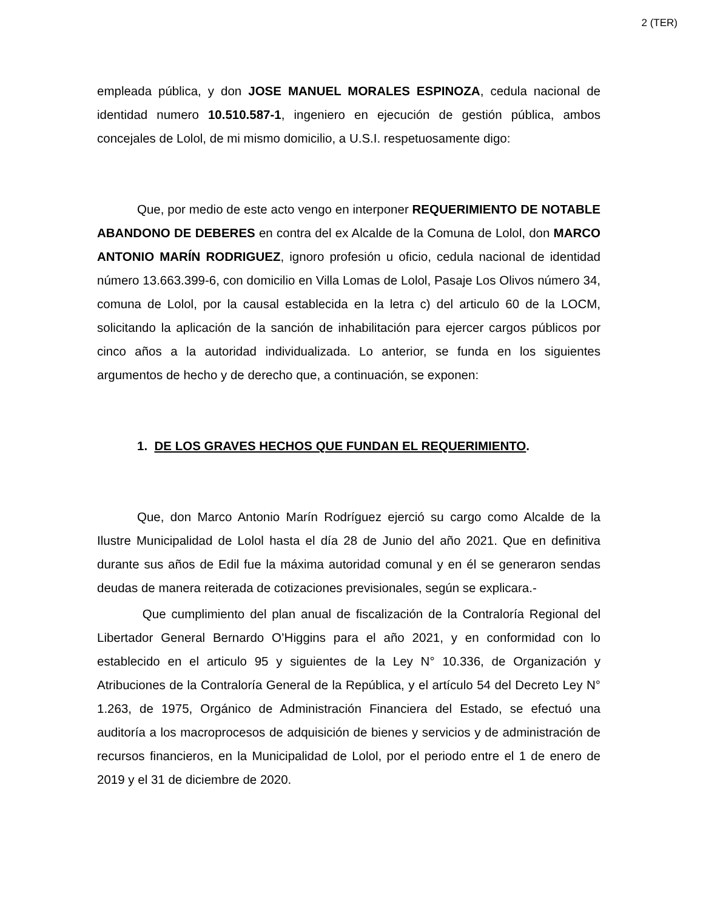2 (TER)
empleada pública, y don JOSE MANUEL MORALES ESPINOZA, cedula nacional de identidad numero 10.510.587-1, ingeniero en ejecución de gestión pública, ambos concejales de Lolol, de mi mismo domicilio, a U.S.I. respetuosamente digo:
Que, por medio de este acto vengo en interponer REQUERIMIENTO DE NOTABLE ABANDONO DE DEBERES en contra del ex Alcalde de la Comuna de Lolol, don MARCO ANTONIO MARÍN RODRIGUEZ, ignoro profesión u oficio, cedula nacional de identidad número 13.663.399-6, con domicilio en Villa Lomas de Lolol, Pasaje Los Olivos número 34, comuna de Lolol, por la causal establecida en la letra c) del articulo 60 de la LOCM, solicitando la aplicación de la sanción de inhabilitación para ejercer cargos públicos por cinco años a la autoridad individualizada. Lo anterior, se funda en los siguientes argumentos de hecho y de derecho que, a continuación, se exponen:
1. DE LOS GRAVES HECHOS QUE FUNDAN EL REQUERIMIENTO.
Que, don Marco Antonio Marín Rodríguez ejerció su cargo como Alcalde de la Ilustre Municipalidad de Lolol hasta el día 28 de Junio del año 2021. Que en definitiva durante sus años de Edil fue la máxima autoridad comunal y en él se generaron sendas deudas de manera reiterada de cotizaciones previsionales, según se explicara.-
Que cumplimiento del plan anual de fiscalización de la Contraloría Regional del Libertador General Bernardo O’Higgins para el año 2021, y en conformidad con lo establecido en el articulo 95 y siguientes de la Ley N° 10.336, de Organización y Atribuciones de la Contraloría General de la República, y el artículo 54 del Decreto Ley N° 1.263, de 1975, Orgánico de Administración Financiera del Estado, se efectuó una auditoría a los macroprocesos de adquisición de bienes y servicios y de administración de recursos financieros, en la Municipalidad de Lolol, por el periodo entre el 1 de enero de 2019 y el 31 de diciembre de 2020.